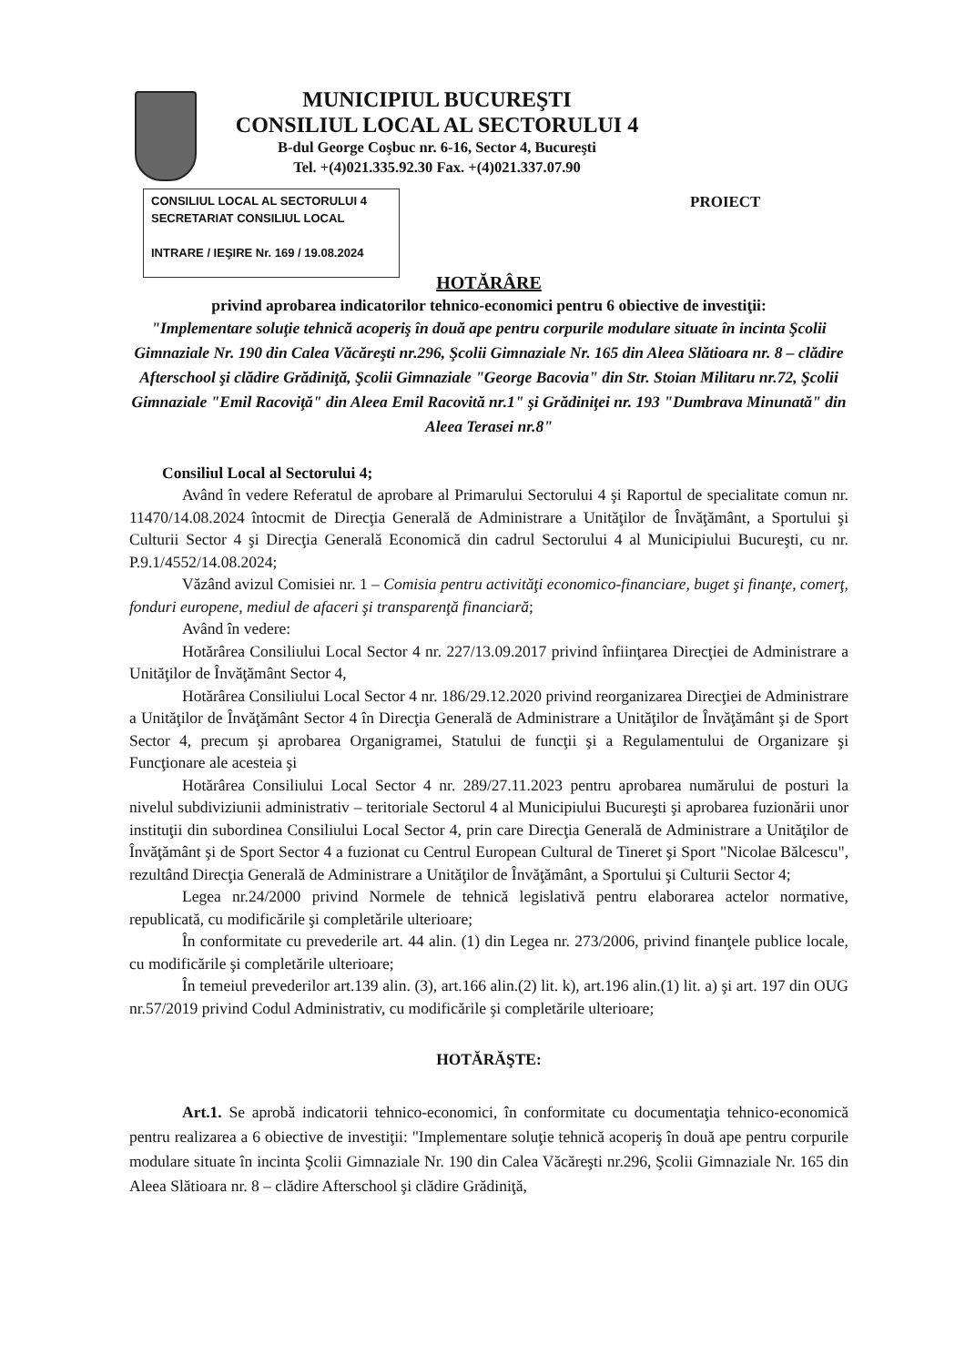MUNICIPIUL BUCUREŞTI
CONSILIUL LOCAL AL SECTORULUI 4
B-dul George Coşbuc nr. 6-16, Sector 4, Bucureşti
Tel. +(4)021.335.92.30 Fax. +(4)021.337.07.90
CONSILIUL LOCAL AL SECTORULUI 4
SECRETARIAT CONSILIUL LOCAL
INTRARE / IEŞIRE Nr. 169 / 19.08.2024
PROIECT
HOTĂRÂRE
privind aprobarea indicatorilor tehnico-economici pentru 6 obiective de investiţii:
"Implementare soluţie tehnică acoperiş în două ape pentru corpurile modulare situate în incinta Şcolii Gimnaziale Nr. 190 din Calea Văcăreşti nr.296, Şcolii Gimnaziale Nr. 165 din Aleea Slătioara nr. 8 – clădire Afterschool şi clădire Grădiniţă, Şcolii Gimnaziale "George Bacovia" din Str. Stoian Militaru nr.72, Şcolii Gimnaziale "Emil Racoviţă" din Aleea Emil Racovită nr.1" şi Grădiniţei nr. 193 "Dumbrava Minunată" din Aleea Terasei nr.8"
Consiliul Local al Sectorului 4;
Având în vedere Referatul de aprobare al Primarului Sectorului 4 şi Raportul de specialitate comun nr. 11470/14.08.2024 întocmit de Direcţia Generală de Administrare a Unităţilor de Învăţământ, a Sportului şi Culturii Sector 4 şi Direcţia Generală Economică din cadrul Sectorului 4 al Municipiului Bucureşti, cu nr. P.9.1/4552/14.08.2024;
Văzând avizul Comisiei nr. 1 – Comisia pentru activităţi economico-financiare, buget şi finanţe, comerţ, fonduri europene, mediul de afaceri şi transparenţă financiară;
Având în vedere:
Hotărârea Consiliului Local Sector 4 nr. 227/13.09.2017 privind înfiinţarea Direcţiei de Administrare a Unităţilor de Învăţământ Sector 4,
Hotărârea Consiliului Local Sector 4 nr. 186/29.12.2020 privind reorganizarea Direcţiei de Administrare a Unităţilor de Învăţământ Sector 4 în Direcţia Generală de Administrare a Unităţilor de Învăţământ şi de Sport Sector 4, precum şi aprobarea Organigramei, Statului de funcţii şi a Regulamentului de Organizare şi Funcţionare ale acesteia şi
Hotărârea Consiliului Local Sector 4 nr. 289/27.11.2023 pentru aprobarea numărului de posturi la nivelul subdiviziunii administrativ – teritoriale Sectorul 4 al Municipiului Bucureşti şi aprobarea fuzionării unor instituţii din subordinea Consiliului Local Sector 4, prin care Direcţia Generală de Administrare a Unităţilor de Învăţământ şi de Sport Sector 4 a fuzionat cu Centrul European Cultural de Tineret şi Sport "Nicolae Bălcescu", rezultând Direcţia Generală de Administrare a Unităţilor de Învăţământ, a Sportului şi Culturii Sector 4;
Legea nr.24/2000 privind Normele de tehnică legislativă pentru elaborarea actelor normative, republicată, cu modificările şi completările ulterioare;
În conformitate cu prevederile art. 44 alin. (1) din Legea nr. 273/2006, privind finanţele publice locale, cu modificările şi completările ulterioare;
În temeiul prevederilor art.139 alin. (3), art.166 alin.(2) lit. k), art.196 alin.(1) lit. a) şi art. 197 din OUG nr.57/2019 privind Codul Administrativ, cu modificările şi completările ulterioare;
HOTĂRĂŞTE:
Art.1. Se aprobă indicatorii tehnico-economici, în conformitate cu documentaţia tehnico-economică pentru realizarea a 6 obiective de investiţii: "Implementare soluţie tehnică acoperiş în două ape pentru corpurile modulare situate în incinta Şcolii Gimnaziale Nr. 190 din Calea Văcăreşti nr.296, Şcolii Gimnaziale Nr. 165 din Aleea Slătioara nr. 8 – clădire Afterschool şi clădire Grădiniţă,